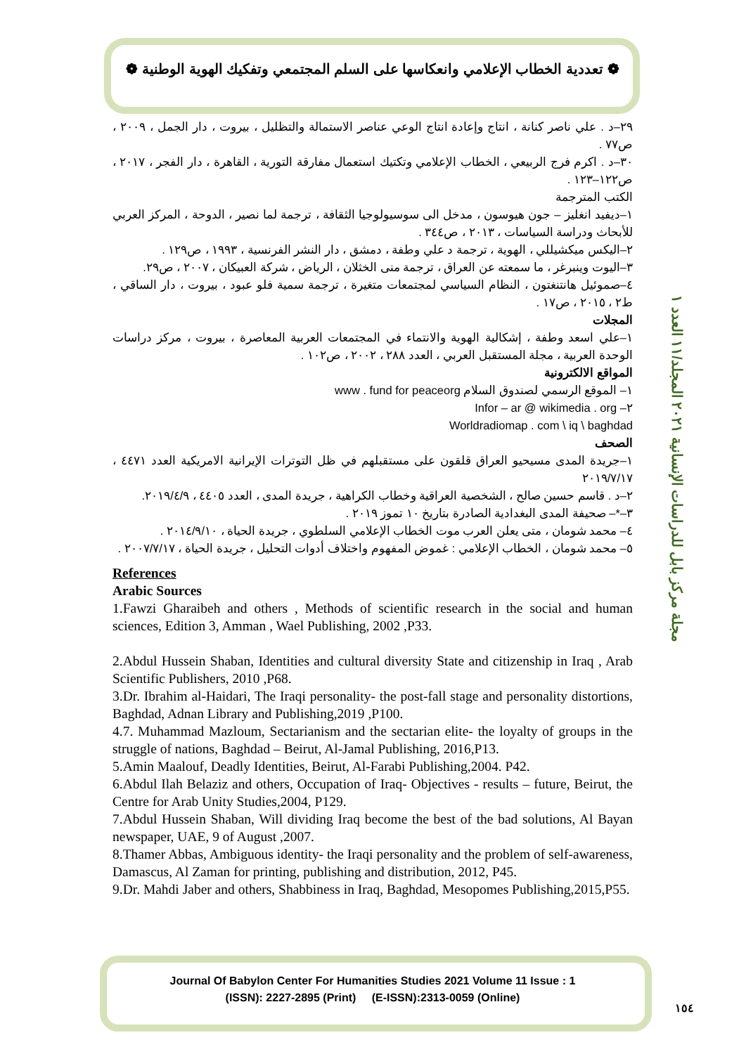❁ تعددية الخطاب الإعلامي وانعكاسها على السلم المجتمعي وتفكيك الهوية الوطنية ❁
٢٩–د . علي ناصر كنانة ، انتاج وإعادة انتاج الوعي عناصر الاستمالة والتظليل ، بيروت ، دار الجمل ، ٢٠٠٩ ، ص٧٧ .
٣٠–د . اكرم فرج الربيعي ، الخطاب الإعلامي وتكتيك استعمال مفارقة التورية ، القاهرة ، دار الفجر ، ٢٠١٧ ، ص١٢٢–١٢٣ .
الكتب المترجمة
١–ديفيد انغليز – جون هيوسون ، مدخل الى سوسيولوجيا الثقافة ، ترجمة لما نصير ، الدوحة ، المركز العربي للأبحاث ودراسة السياسات ، ٢٠١٣ ، ص٣٤٤ .
٢–اليكس ميكشيللي ، الهوية ، ترجمة د علي وطفة ، دمشق ، دار النشر الفرنسية ، ١٩٩٣ ، ص١٢٩ .
٣–اليوت وينبرغر ، ما سمعته عن العراق ، ترجمة منى الخثلان ، الرياض ، شركة العبيكان ، ٢٠٠٧ ، ص٢٩.
٤–صموئيل هانتنغتون ، النظام السياسي لمجتمعات متغيرة ، ترجمة سمية فلو عبود ، بيروت ، دار الساقي ، ط٢ ، ٢٠١٥ ، ص١٧ .
المجلات
١–علي اسعد وطفة ، إشكالية الهوية والانتماء في المجتمعات العربية المعاصرة ، بيروت ، مركز دراسات الوحدة العربية ، مجلة المستقبل العربي ، العدد ٢٨٨ ، ٢٠٠٢ ، ص١٠٢ .
المواقع الالكترونية
١– الموقع الرسمي لصندوق السلام www . fund for peaceorg
٢– Infor – ar @ wikimedia . org
Worldradiomap . com \ iq \ baghdad
الصحف
١–جريدة المدى مسيحيو العراق قلقون على مستقبلهم في ظل التوترات الإيرانية الامريكية العدد ٤٤٧١ ، ٢٠١٩/٧/١٧
٢–د . قاسم حسين صالح ، الشخصية العراقية وخطاب الكراهية ، جريدة المدى ، العدد ٤٤٠٥ ، ٢٠١٩/٤/٩.
٣–*– صحيفة المدى البغدادية الصادرة بتاريخ ١٠ تموز ٢٠١٩ .
٤– محمد شومان ، متى يعلن العرب موت الخطاب الإعلامي السلطوي ، جريدة الحياة ، ٢٠١٤/٩/١٠ .
٥– محمد شومان ، الخطاب الإعلامي : غموض المفهوم واختلاف أدوات التحليل ، جريدة الحياة ، ٢٠٠٧/٧/١٧ .
References
Arabic Sources
1.Fawzi Gharaibeh and others , Methods of scientific research in the social and human sciences, Edition 3, Amman , Wael Publishing, 2002 ,P33.
2.Abdul Hussein Shaban, Identities and cultural diversity State and citizenship in Iraq , Arab Scientific Publishers, 2010 ,P68.
3.Dr. Ibrahim al-Haidari, The Iraqi personality- the post-fall stage and personality distortions, Baghdad, Adnan Library and Publishing,2019 ,P100.
4.7. Muhammad Mazloum, Sectarianism and the sectarian elite- the loyalty of groups in the struggle of nations, Baghdad – Beirut, Al-Jamal Publishing, 2016,P13.
5.Amin Maalouf, Deadly Identities, Beirut, Al-Farabi Publishing,2004. P42.
6.Abdul Ilah Belaziz and others, Occupation of Iraq- Objectives - results – future, Beirut, the Centre for Arab Unity Studies,2004, P129.
7.Abdul Hussein Shaban, Will dividing Iraq become the best of the bad solutions, Al Bayan newspaper, UAE, 9 of August ,2007.
8.Thamer Abbas, Ambiguous identity- the Iraqi personality and the problem of self-awareness, Damascus, Al Zaman for printing, publishing and distribution, 2012, P45.
9.Dr. Mahdi Jaber and others, Shabbiness in Iraq, Baghdad, Mesopomes Publishing,2015,P55.
مجلة مركز بابل للدراسات الإنسانية ٢٠٢١ المجلد/١١ العدد ١
Journal Of Babylon Center For Humanities Studies 2021 Volume 11 Issue : 1
(ISSN): 2227-2895 (Print) (E-ISSN):2313-0059 (Online)
١٥٤